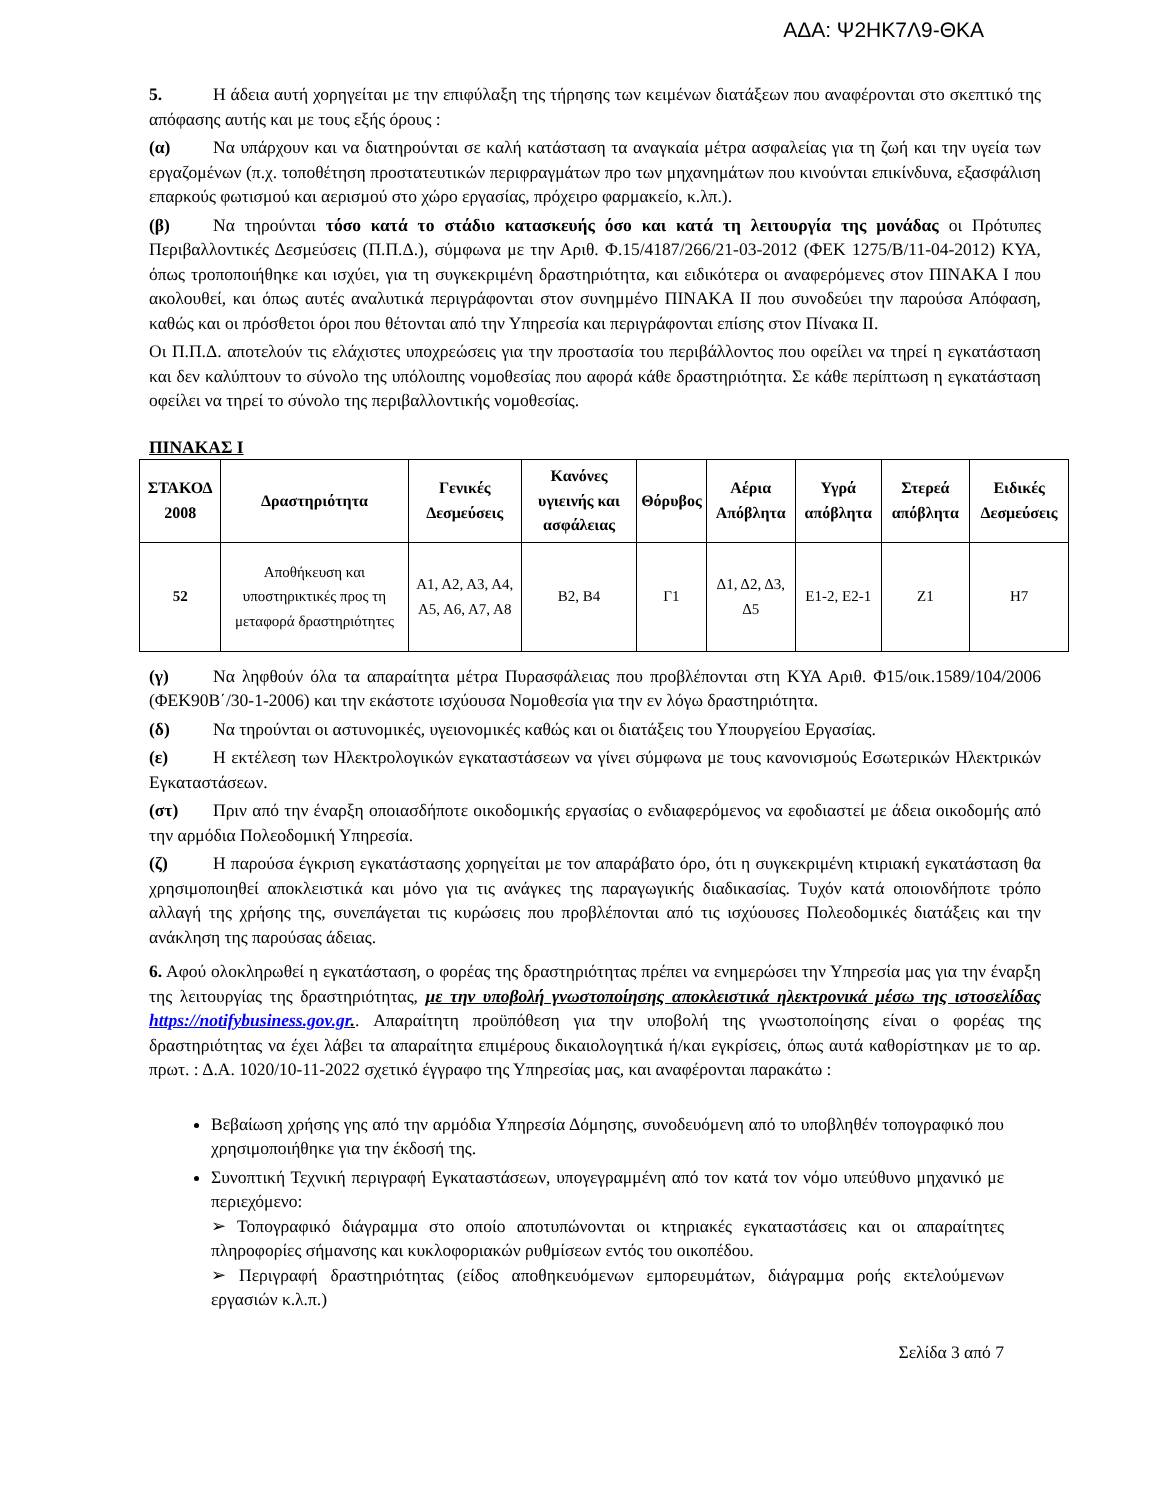ΑΔΑ: Ψ2ΗΚ7Λ9-ΘΚΑ
5. Η άδεια αυτή χορηγείται με την επιφύλαξη της τήρησης των κειμένων διατάξεων που αναφέρονται στο σκεπτικό της απόφασης αυτής και με τους εξής όρους :
(α) Να υπάρχουν και να διατηρούνται σε καλή κατάσταση τα αναγκαία μέτρα ασφαλείας για τη ζωή και την υγεία των εργαζομένων (π.χ. τοποθέτηση προστατευτικών περιφραγμάτων προ των μηχανημάτων που κινούνται επικίνδυνα, εξασφάλιση επαρκούς φωτισμού και αερισμού στο χώρο εργασίας, πρόχειρο φαρμακείο, κ.λπ.).
(β) Να τηρούνται τόσο κατά το στάδιο κατασκευής όσο και κατά τη λειτουργία της μονάδας οι Πρότυπες Περιβαλλοντικές Δεσμεύσεις (Π.Π.Δ.), σύμφωνα με την Αριθ. Φ.15/4187/266/21-03-2012 (ΦΕΚ 1275/Β/11-04-2012) ΚΥΑ, όπως τροποποιήθηκε και ισχύει, για τη συγκεκριμένη δραστηριότητα, και ειδικότερα οι αναφερόμενες στον ΠΙΝΑΚΑ Ι που ακολουθεί, και όπως αυτές αναλυτικά περιγράφονται στον συνημμένο ΠΙΝΑΚΑ ΙΙ που συνοδεύει την παρούσα Απόφαση, καθώς και οι πρόσθετοι όροι που θέτονται από την Υπηρεσία και περιγράφονται επίσης στον Πίνακα ΙΙ.
Οι Π.Π.Δ. αποτελούν τις ελάχιστες υποχρεώσεις για την προστασία του περιβάλλοντος που οφείλει να τηρεί η εγκατάσταση και δεν καλύπτουν το σύνολο της υπόλοιπης νομοθεσίας που αφορά κάθε δραστηριότητα. Σε κάθε περίπτωση η εγκατάσταση οφείλει να τηρεί το σύνολο της περιβαλλοντικής νομοθεσίας.
ΠΙΝΑΚΑΣ Ι
| ΣΤΑΚΟΔ 2008 | Δραστηριότητα | Γενικές Δεσμεύσεις | Κανόνες υγιεινής και ασφάλειας | Θόρυβος | Αέρια Απόβλητα | Υγρά απόβλητα | Στερεά απόβλητα | Ειδικές Δεσμεύσεις |
| --- | --- | --- | --- | --- | --- | --- | --- | --- |
| 52 | Αποθήκευση και υποστηρικτικές προς τη μεταφορά δραστηριότητες | Α1, Α2, Α3, Α4, Α5, Α6, Α7, Α8 | Β2, Β4 | Γ1 | Δ1, Δ2, Δ3, Δ5 | Ε1-2, Ε2-1 | Ζ1 | Η7 |
(γ) Να ληφθούν όλα τα απαραίτητα μέτρα Πυρασφάλειας που προβλέπονται στη ΚΥΑ Αριθ. Φ15/οικ.1589/104/2006 (ΦΕΚ90Β΄/30-1-2006) και την εκάστοτε ισχύουσα Νομοθεσία για την εν λόγω δραστηριότητα.
(δ) Να τηρούνται οι αστυνομικές, υγειονομικές καθώς και οι διατάξεις του Υπουργείου Εργασίας.
(ε) Η εκτέλεση των Ηλεκτρολογικών εγκαταστάσεων να γίνει σύμφωνα με τους κανονισμούς Εσωτερικών Ηλεκτρικών Εγκαταστάσεων.
(στ) Πριν από την έναρξη οποιασδήποτε οικοδομικής εργασίας ο ενδιαφερόμενος να εφοδιαστεί με άδεια οικοδομής από την αρμόδια Πολεοδομική Υπηρεσία.
(ζ) Η παρούσα έγκριση εγκατάστασης χορηγείται με τον απαράβατο όρο, ότι η συγκεκριμένη κτιριακή εγκατάσταση θα χρησιμοποιηθεί αποκλειστικά και μόνο για τις ανάγκες της παραγωγικής διαδικασίας. Τυχόν κατά οποιονδήποτε τρόπο αλλαγή της χρήσης της, συνεπάγεται τις κυρώσεις που προβλέπονται από τις ισχύουσες Πολεοδομικές διατάξεις και την ανάκληση της παρούσας άδειας.
6. Αφού ολοκληρωθεί η εγκατάσταση, ο φορέας της δραστηριότητας πρέπει να ενημερώσει την Υπηρεσία μας για την έναρξη της λειτουργίας της δραστηριότητας, με την υποβολή γνωστοποίησης αποκλειστικά ηλεκτρονικά μέσω της ιστοσελίδας https://notifybusiness.gov.gr.. Απαραίτητη προϋπόθεση για την υποβολή της γνωστοποίησης είναι ο φορέας της δραστηριότητας να έχει λάβει τα απαραίτητα επιμέρους δικαιολογητικά ή/και εγκρίσεις, όπως αυτά καθορίστηκαν με το αρ. πρωτ. : Δ.Α. 1020/10-11-2022 σχετικό έγγραφο της Υπηρεσίας μας, και αναφέρονται παρακάτω :
Βεβαίωση χρήσης γης από την αρμόδια Υπηρεσία Δόμησης, συνοδευόμενη από το υποβληθέν τοπογραφικό που χρησιμοποιήθηκε για την έκδοσή της.
Συνοπτική Τεχνική περιγραφή Εγκαταστάσεων, υπογεγραμμένη από τον κατά τον νόμο υπεύθυνο μηχανικό με περιεχόμενο:
➢ Τοπογραφικό διάγραμμα στο οποίο αποτυπώνονται οι κτηριακές εγκαταστάσεις και οι απαραίτητες πληροφορίες σήμανσης και κυκλοφοριακών ρυθμίσεων εντός του οικοπέδου.
➢ Περιγραφή δραστηριότητας (είδος αποθηκευόμενων εμπορευμάτων, διάγραμμα ροής εκτελούμενων εργασιών κ.λ.π.)
Σελίδα 3 από 7